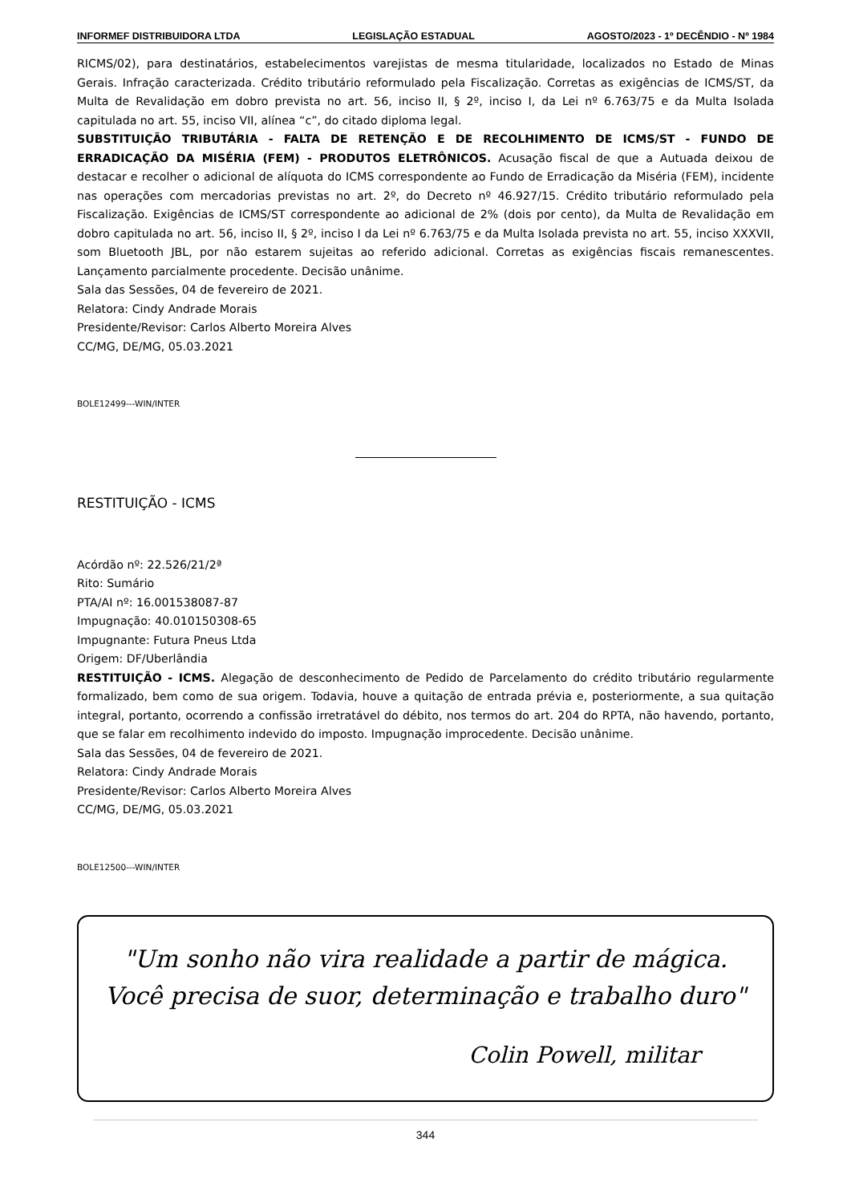INFORMEF DISTRIBUIDORA LTDA LEGISLAÇÃO ESTADUAL AGOSTO/2023 - 1º DECÊNDIO - Nº 1984
RICMS/02), para destinatários, estabelecimentos varejistas de mesma titularidade, localizados no Estado de Minas Gerais. Infração caracterizada. Crédito tributário reformulado pela Fiscalização. Corretas as exigências de ICMS/ST, da Multa de Revalidação em dobro prevista no art. 56, inciso II, § 2º, inciso I, da Lei nº 6.763/75 e da Multa Isolada capitulada no art. 55, inciso VII, alínea “c”, do citado diploma legal.
SUBSTITUIÇÃO TRIBUTÁRIA - FALTA DE RETENÇÃO E DE RECOLHIMENTO DE ICMS/ST - FUNDO DE ERRADICAÇÃO DA MISÉRIA (FEM) - PRODUTOS ELETRÔNICOS. Acusação fiscal de que a Autuada deixou de destacar e recolher o adicional de alíquota do ICMS correspondente ao Fundo de Erradicação da Miséria (FEM), incidente nas operações com mercadorias previstas no art. 2º, do Decreto nº 46.927/15. Crédito tributário reformulado pela Fiscalização. Exigências de ICMS/ST correspondente ao adicional de 2% (dois por cento), da Multa de Revalidação em dobro capitulada no art. 56, inciso II, § 2º, inciso I da Lei nº 6.763/75 e da Multa Isolada prevista no art. 55, inciso XXXVII, som Bluetooth JBL, por não estarem sujeitas ao referido adicional. Corretas as exigências fiscais remanescentes. Lançamento parcialmente procedente. Decisão unânime.
Sala das Sessões, 04 de fevereiro de 2021.
Relatora: Cindy Andrade Morais
Presidente/Revisor: Carlos Alberto Moreira Alves
CC/MG, DE/MG, 05.03.2021
BOLE12499---WIN/INTER
RESTITUIÇÃO - ICMS
Acórdão nº: 22.526/21/2ª
Rito: Sumário
PTA/AI nº: 16.001538087-87
Impugnação: 40.010150308-65
Impugnante: Futura Pneus Ltda
Origem: DF/Uberlândia
RESTITUIÇÃO - ICMS. Alegação de desconhecimento de Pedido de Parcelamento do crédito tributário regularmente formalizado, bem como de sua origem. Todavia, houve a quitação de entrada prévia e, posteriormente, a sua quitação integral, portanto, ocorrendo a confissão irretratável do débito, nos termos do art. 204 do RPTA, não havendo, portanto, que se falar em recolhimento indevido do imposto. Impugnação improcedente. Decisão unânime.
Sala das Sessões, 04 de fevereiro de 2021.
Relatora: Cindy Andrade Morais
Presidente/Revisor: Carlos Alberto Moreira Alves
CC/MG, DE/MG, 05.03.2021
BOLE12500---WIN/INTER
"Um sonho não vira realidade a partir de mágica. Você precisa de suor, determinação e trabalho duro"
Colin Powell, militar
344